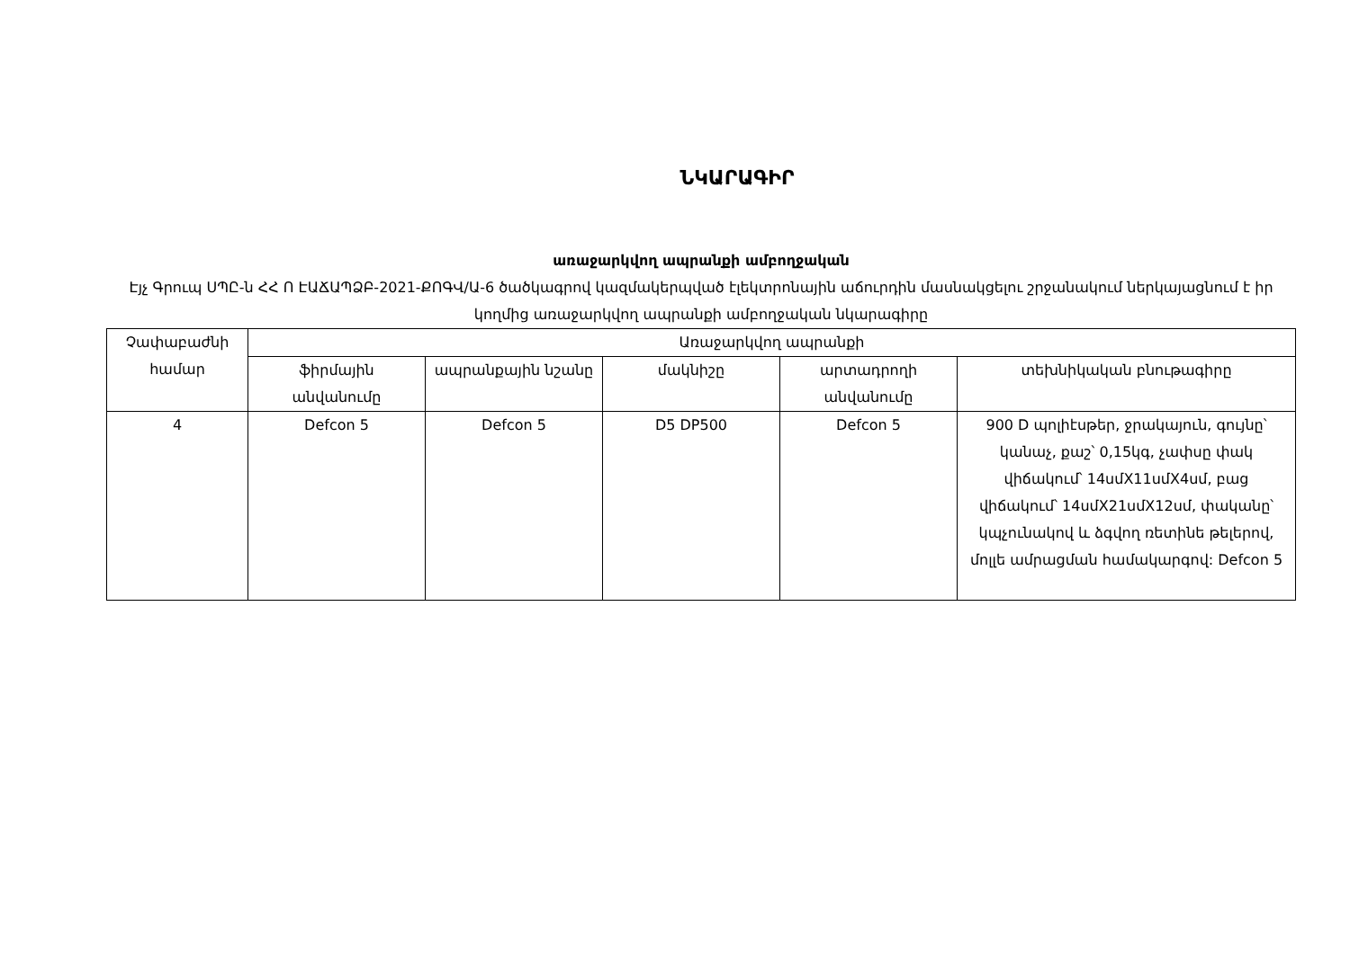ՆԿԱՐԱԳԻՐ
առաջարկվող ապրանքի ամբողջական
Էյչ Գրուպ ՍՊԸ-ն ՀՀ Ո ԷԱՃԱՊՁԲ-2021-ՔՈԳՎ/Ա-6 ծածկագրով կազմակերպված էլեկտրոնային աճուրդին մասնակցելու շրջանակում ներկայացնում է իր կողմից առաջարկվող ապրանքի ամբողջական նկարագիրը
| Չափաբաժնի համար | Առաջարկվող ապրանքի | | | | |
| --- | --- | --- | --- | --- | --- |
| | ֆիրմային անվանումը | ապրանքային նշանը | մակնիշը | արտադրողի անվանումը | տեխնիկական բնութագիրը |
| 4 | Defcon 5 | Defcon 5 | D5 DP500 | Defcon 5 | 900 D պոլիէսթեր, ջրակայուն, գույնը՝ կանաչ, քաշ՝ 0,15կգ, չափսը փակ վիճակում՝ 14սմX11սմX4սմ, բաց վիճակում՝ 14սմX21սմX12սմ, փականը՝ կպչունակով և ձգվող ռետինե թելերով, մոլլե ամրացման համակարգով: Defcon 5 |